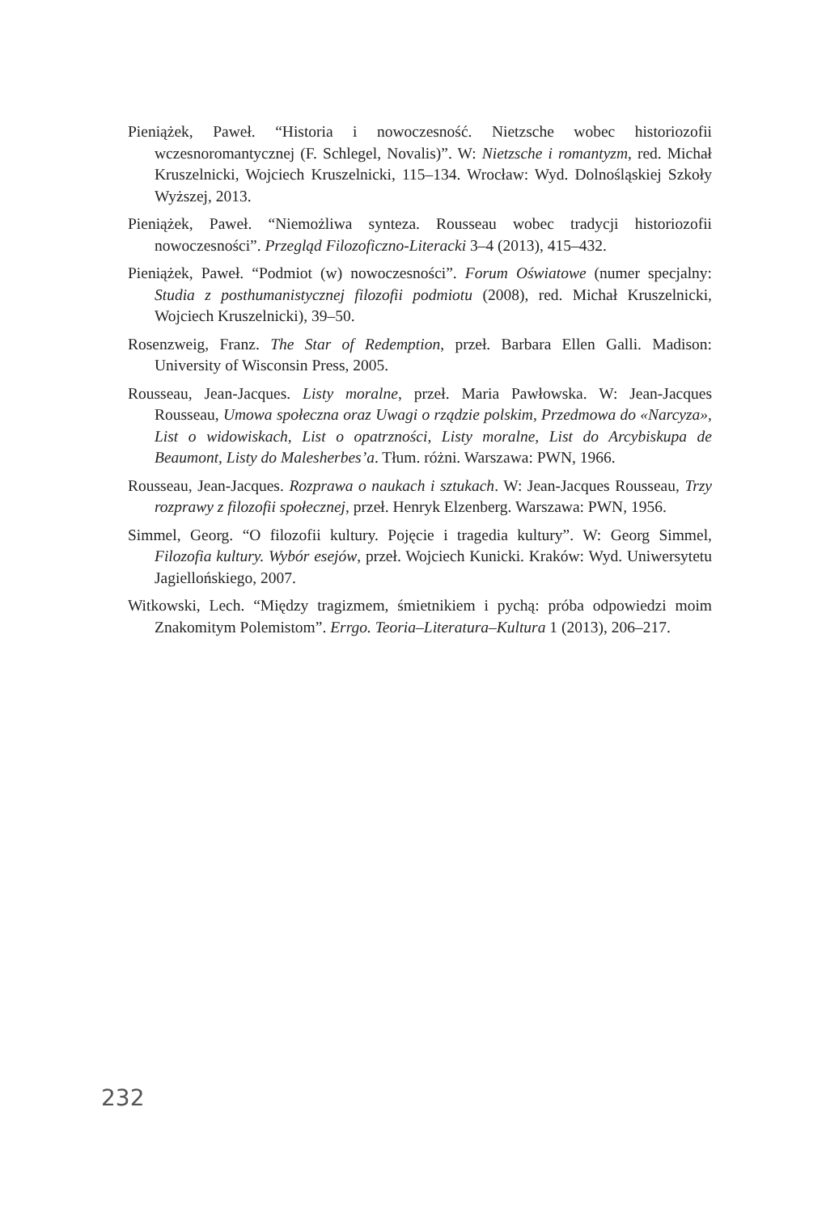Pieniążek, Paweł. “Historia i nowoczesność. Nietzsche wobec historiozofii wczesnoromantycznej (F. Schlegel, Novalis)”. W: Nietzsche i romantyzm, red. Michał Kruszelnicki, Wojciech Kruszelnicki, 115–134. Wrocław: Wyd. Dolnośląskiej Szkoły Wyższej, 2013.
Pieniążek, Paweł. “Niemożliwa synteza. Rousseau wobec tradycji historiozofii nowoczesności”. Przegląd Filozoficzno-Literacki 3–4 (2013), 415–432.
Pieniążek, Paweł. “Podmiot (w) nowoczesności”. Forum Oświatowe (numer specjalny: Studia z posthumanistycznej filozofii podmiotu (2008), red. Michał Kruszelnicki, Wojciech Kruszelnicki), 39–50.
Rosenzweig, Franz. The Star of Redemption, przeł. Barbara Ellen Galli. Madison: University of Wisconsin Press, 2005.
Rousseau, Jean-Jacques. Listy moralne, przeł. Maria Pawłowska. W: Jean-Jacques Rousseau, Umowa społeczna oraz Uwagi o rządzie polskim, Przedmowa do «Narcyza», List o widowiskach, List o opatrzności, Listy moralne, List do Arcybiskupa de Beaumont, Listy do Malesherbes’a. Tłum. różni. Warszawa: PWN, 1966.
Rousseau, Jean-Jacques. Rozprawa o naukach i sztukach. W: Jean-Jacques Rousseau, Trzy rozprawy z filozofii społecznej, przeł. Henryk Elzenberg. Warszawa: PWN, 1956.
Simmel, Georg. “O filozofii kultury. Pojęcie i tragedia kultury”. W: Georg Simmel, Filozofia kultury. Wybór esejów, przeł. Wojciech Kunicki. Kraków: Wyd. Uniwersytetu Jagiellońskiego, 2007.
Witkowski, Lech. “Między tragizmem, śmietnikiem i pychą: próba odpowiedzi moim Znakomitym Polemistom”. Errgo. Teoria–Literatura–Kultura 1 (2013), 206–217.
232